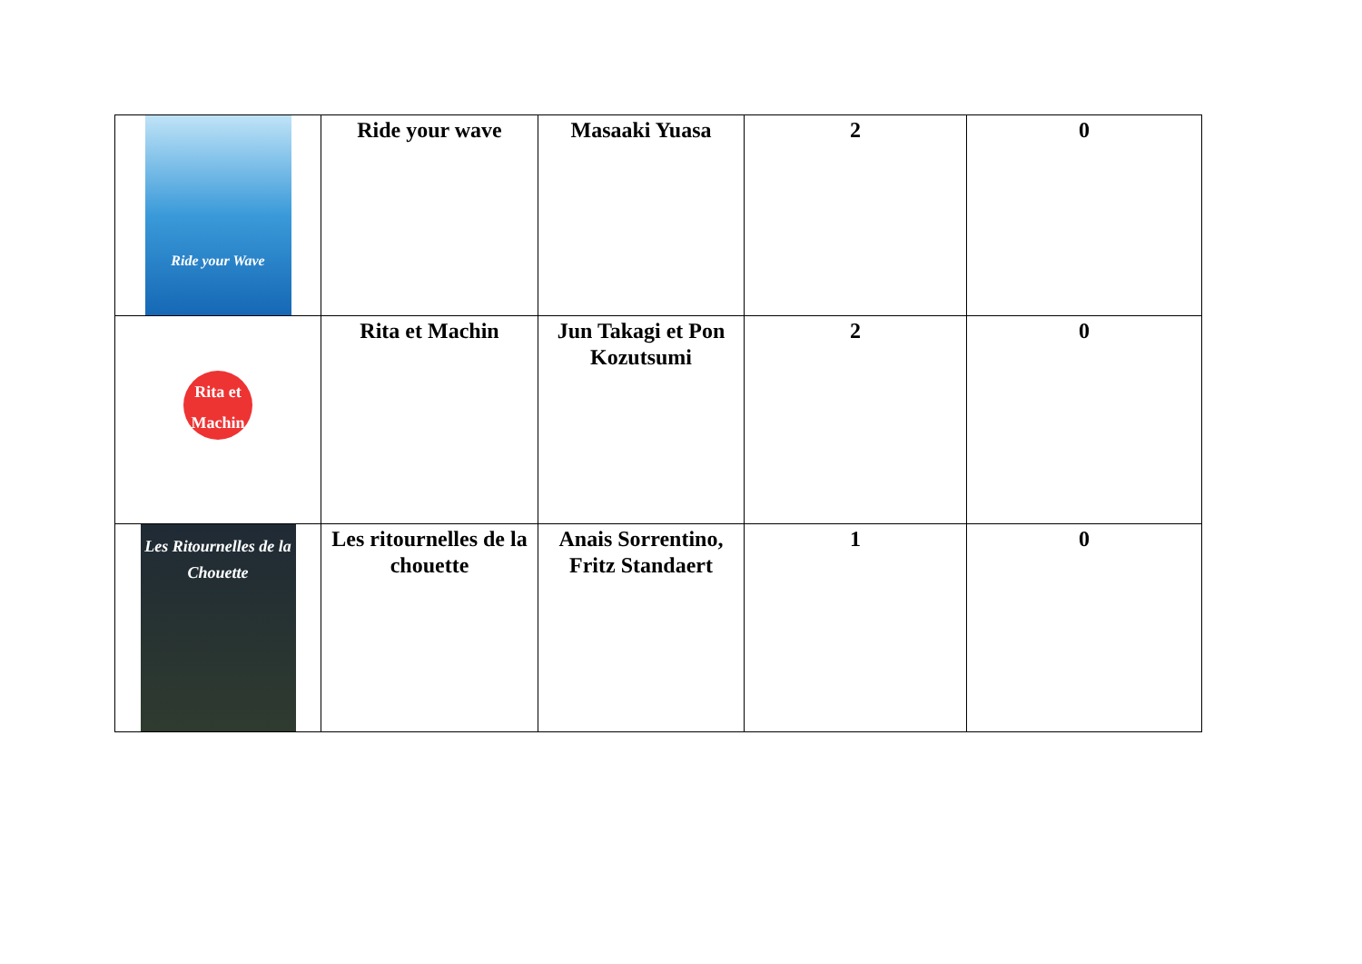| Ride your Wave | Ride your wave | Masaaki Yuasa | 2 | 0 |
| Rita et Machin | Rita et Machin | Jun Takagi et Pon Kozutsumi | 2 | 0 |
| Les Ritournelles de la Chouette | Les ritournelles de la chouette | Anais Sorrentino, Fritz Standaert | 1 | 0 |